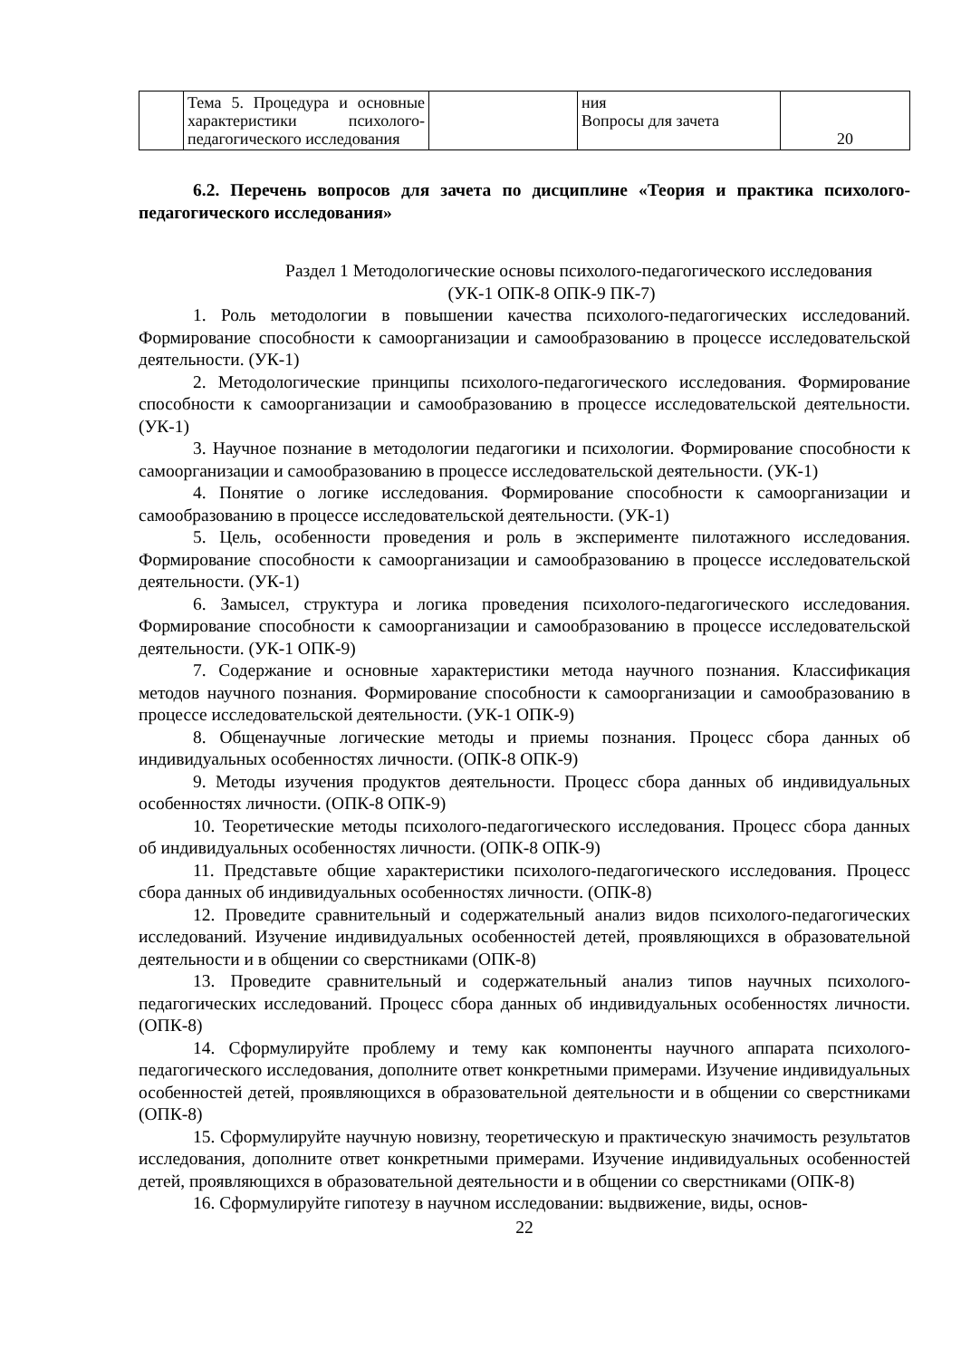| | Тема 5. Процедура и основные характеристики психолого-педагогического исследования | | ния Вопросы для зачета | 20 |
6.2. Перечень вопросов для зачета по дисциплине «Теория и практика психолого-педагогического исследования»
Раздел 1 Методологические основы психолого-педагогического исследования
(УК-1 ОПК-8 ОПК-9 ПК-7)
1. Роль методологии в повышении качества психолого-педагогических исследований. Формирование способности к самоорганизации и самообразованию в процессе исследовательской деятельности. (УК-1)
2. Методологические принципы психолого-педагогического исследования. Формирование способности к самоорганизации и самообразованию в процессе исследовательской деятельности. (УК-1)
3. Научное познание в методологии педагогики и психологии. Формирование способности к самоорганизации и самообразованию в процессе исследовательской деятельности. (УК-1)
4. Понятие о логике исследования. Формирование способности к самоорганизации и самообразованию в процессе исследовательской деятельности. (УК-1)
5. Цель, особенности проведения и роль в эксперименте пилотажного исследования. Формирование способности к самоорганизации и самообразованию в процессе исследовательской деятельности. (УК-1)
6. Замысел, структура и логика проведения психолого-педагогического исследования. Формирование способности к самоорганизации и самообразованию в процессе исследовательской деятельности. (УК-1 ОПК-9)
7. Содержание и основные характеристики метода научного познания. Классификация методов научного познания. Формирование способности к самоорганизации и самообразованию в процессе исследовательской деятельности. (УК-1 ОПК-9)
8. Общенаучные логические методы и приемы познания. Процесс сбора данных об индивидуальных особенностях личности. (ОПК-8 ОПК-9)
9. Методы изучения продуктов деятельности. Процесс сбора данных об индивидуальных особенностях личности. (ОПК-8 ОПК-9)
10. Теоретические методы психолого-педагогического исследования. Процесс сбора данных об индивидуальных особенностях личности. (ОПК-8 ОПК-9)
11. Представьте общие характеристики психолого-педагогического исследования. Процесс сбора данных об индивидуальных особенностях личности. (ОПК-8)
12. Проведите сравнительный и содержательный анализ видов психолого-педагогических исследований. Изучение индивидуальных особенностей детей, проявляющихся в образовательной деятельности и в общении со сверстниками (ОПК-8)
13. Проведите сравнительный и содержательный анализ типов научных психолого-педагогических исследований. Процесс сбора данных об индивидуальных особенностях личности. (ОПК-8)
14. Сформулируйте проблему и тему как компоненты научного аппарата психолого-педагогического исследования, дополните ответ конкретными примерами. Изучение индивидуальных особенностей детей, проявляющихся в образовательной деятельности и в общении со сверстниками (ОПК-8)
15. Сформулируйте научную новизну, теоретическую и практическую значимость результатов исследования, дополните ответ конкретными примерами. Изучение индивидуальных особенностей детей, проявляющихся в образовательной деятельности и в общении со сверстниками (ОПК-8)
16. Сформулируйте гипотезу в научном исследовании: выдвижение, виды, основ-
22